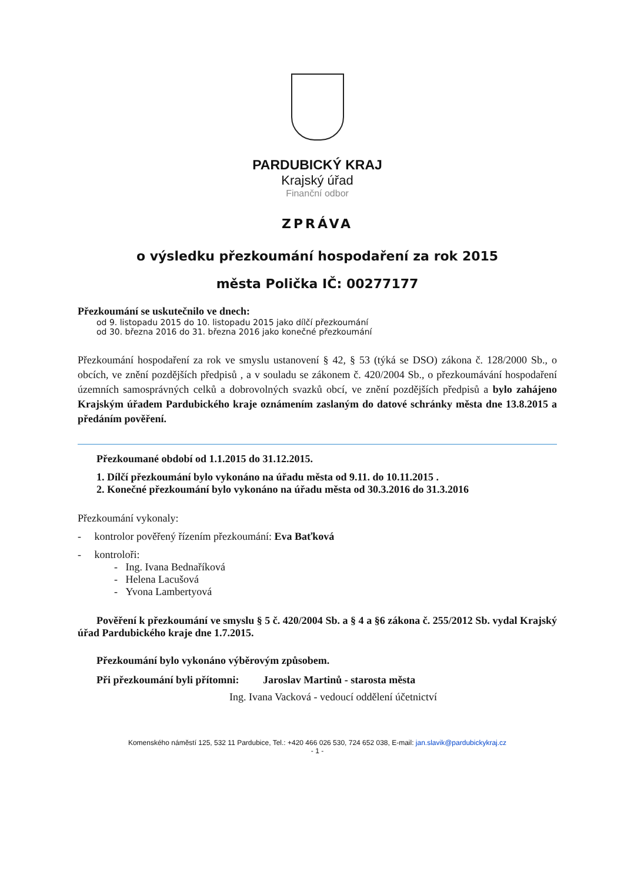PARDUBICKÝ KRAJ
Krajský úřad
Finanční odbor
ZPRÁVA
o výsledku přezkoumání hospodaření za rok 2015
města Polička IČ: 00277177
Přezkoumání se uskutečnilo ve dnech:
od 9. listopadu 2015 do 10. listopadu 2015 jako dílčí přezkoumání
od 30. března 2016 do 31. března 2016 jako konečné přezkoumání
Přezkoumání hospodaření za rok ve smyslu ustanovení § 42, § 53 (týká se DSO) zákona č. 128/2000 Sb., o obcích, ve znění pozdějších předpisů , a v souladu se zákonem č. 420/2004 Sb., o přezkoumávání hospodaření územních samosprávných celků a dobrovolných svazků obcí, ve znění pozdějších předpisů a bylo zahájeno Krajským úřadem Pardubického kraje oznámením zaslaným do datové schránky města dne 13.8.2015 a předáním pověření.
Přezkoumané období od 1.1.2015 do 31.12.2015.
1. Dílčí přezkoumání bylo vykonáno na úřadu města od 9.11. do 10.11.2015 .
2. Konečné přezkoumání bylo vykonáno na úřadu města od 30.3.2016 do 31.3.2016
Přezkoumání vykonaly:
- kontrolor pověřený řízením přezkoumání: Eva Baťková
- kontroloři:
- Ing. Ivana Bednaříková
- Helena Lacušová
- Yvona Lambertyová
Pověření k přezkoumání ve smyslu § 5 č. 420/2004 Sb. a § 4 a §6 zákona č. 255/2012 Sb. vydal Krajský úřad Pardubického kraje dne 1.7.2015.
Přezkoumání bylo vykonáno výběrovým způsobem.
Při přezkoumání byli přítomni: Jaroslav Martinů - starosta města
Ing. Ivana Vacková - vedoucí oddělení účetnictví
Komenského náměstí 125, 532 11 Pardubice, Tel.: +420 466 026 530, 724 652 038, E-mail: jan.slavik@pardubickykraj.cz
- 1 -